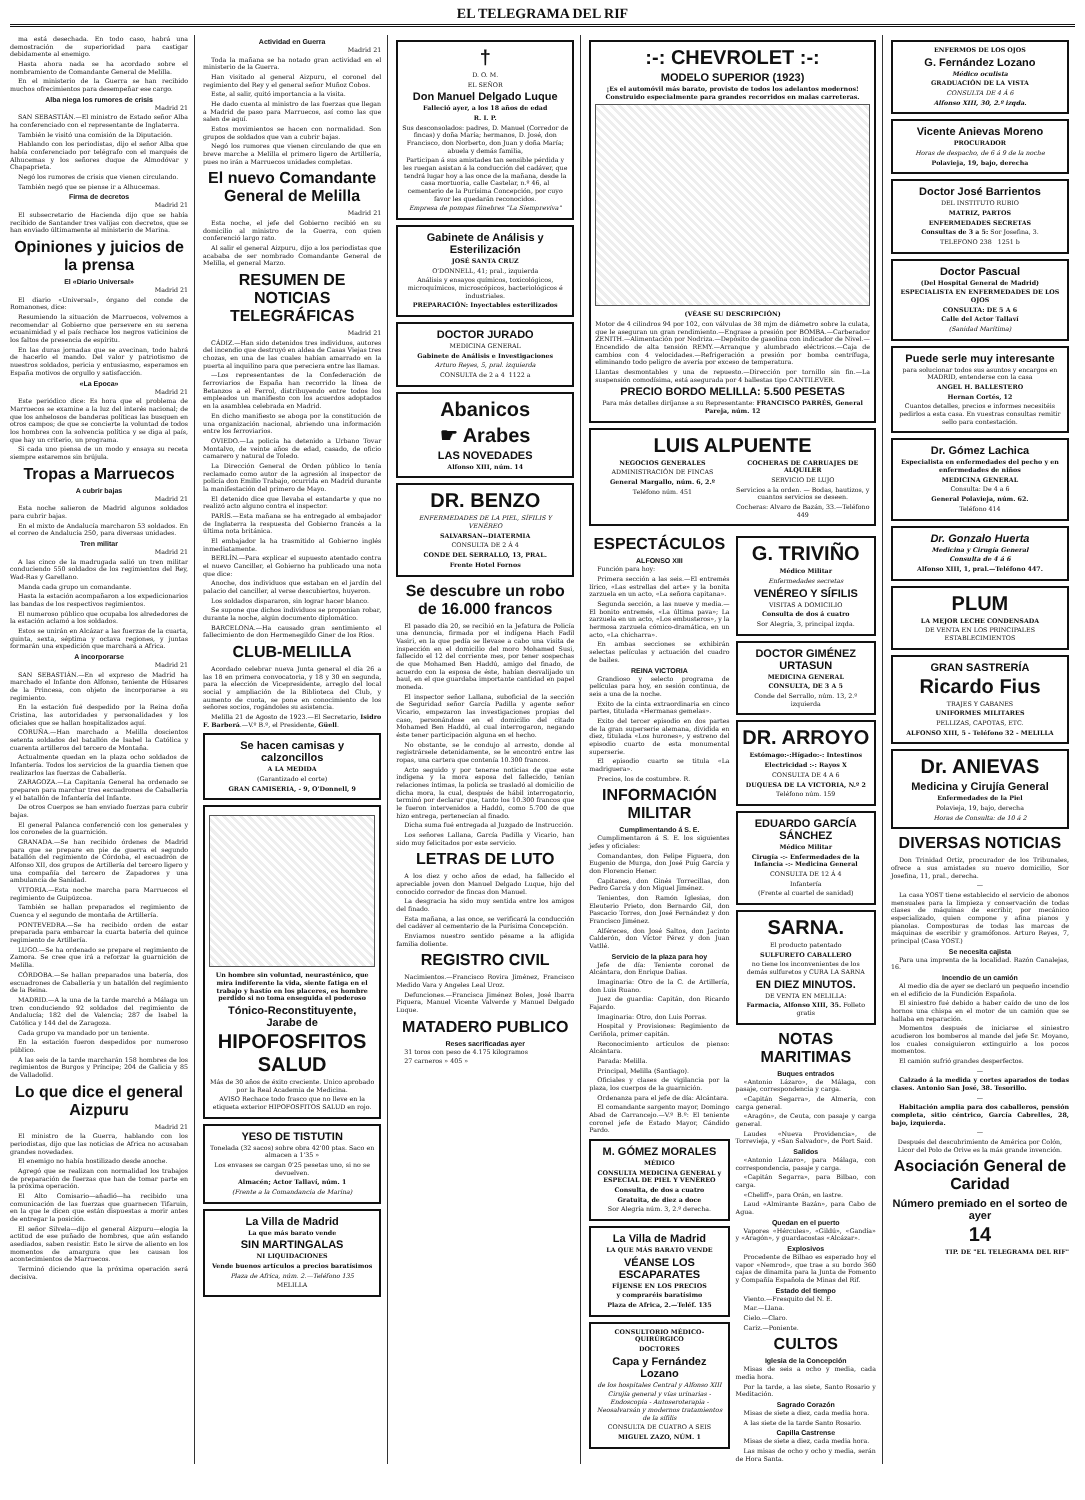EL TELEGRAMA DEL RIF
ma está desechada. En todo caso, habrá una demostración de superioridad para castigar debidamente al enemigo.
Hasta ahora nada se ha acordado sobre el nombramiento de Comandante General de Melilla.
En el ministerio de la Guerra se han recibido muchos ofrecimientos para desempeñar ese cargo.
Alba niega los rumores de crisis
Madrid 21
SAN SEBASTIÁN.—El ministro de Estado señor Alba ha conferenciado con el representante de Inglaterra.
También le visitó una comisión de la Diputación.
Hablando con los periodistas, dijo el señor Alba que había conferenciado por telégrafo con el marqués de Alhucemas y los señores duque de Almodóvar y Chapaprieta.
Negó los rumores de crisis que vienen circulando.
También negó que se piense ir a Alhucemas.
Firma de decretos
Madrid 21
El subsecretario de Hacienda dijo que se había recibido de Santander tres valijas con decretos, que se han enviado últimamente al ministerio de Marina.
Opiniones y juicios de la prensa
El «Diario Universal»
Madrid 21
El diario «Universal», órgano del conde de Romanones, dice:
Resumiendo la situación de Marruecos, volvemos a recomendar al Gobierno que persevere en su serena ecuanimidad y el país rechace los negros vaticinios de los faltos de presencia de espíritu.
En las duras jornadas que se avecinan, todo habrá de hacerlo el mando. Del valor y patriotismo de nuestros soldados, pericia y entusiasmo, esperamos en España motivos de orgullo y satisfacción.
«La Epoca»
Madrid 21
Este periódico dice: Es hora que el problema de Marruecos se examine a la luz del interés nacional; de que los anhelosos de banderas políticas las busquen en otros campos; de que se concierte la voluntad de todos los hombres con la solvencia política y se diga al país, que hay un criterio, un programa.
Si cada uno piensa de un modo y ensaya su receta siempre estaremos sin brújula.
Tropas a Marruecos
A cubrir bajas
Madrid 21
Esta noche salieron de Madrid algunos soldados para cubrir bajas.
En el mixto de Andalucía marcharon 53 soldados. En el correo de Andalucía 250, para diversas unidades.
Tren militar
Madrid 21
A las cinco de la madrugada salió un tren militar conduciendo 550 soldados de los regimientos del Rey, Wad-Ras y Garellano.
Manda cada grupo un comandante.
Hasta la estación acompañaron a los expedicionarios las bandas de los respectivos regimientos.
El numeroso público que ocupaba los alrededores de la estación aclamó a los soldados.
Estos se unirán en Alcázar a las fuerzas de la cuarta, quinta, sexta, séptima y octava regiones, y juntas formarán una expedición que marchará a Africa.
A incorporarse
Madrid 21
SAN SEBASTIÁN.—En el expreso de Madrid ha marchado el Infante don Alfonso, teniente de Húsares de la Princesa, con objeto de incorporarse a su regimiento.
En la estación fué despedido por la Reina doña Cristina, las autoridades y personalidades y los oficiales que se hallan hospitalizados aquí.
CORUÑA.—Han marchado a Melilla doscientos setenta soldados del batallón de Isabel la Católica y cuarenta artilleros del tercero de Montaña.
Actualmente quedan en la plaza ocho soldados de Infantería. Todos los servicios de la guardia tienen que realizarlos las fuerzas de Caballería.
ZARAGOZA.—La Capitanía General ha ordenado se preparen para marchar tres escuadrones de Caballería y el batallón de Infantería del Infante.
De otros Cuerpos se han enviado fuerzas para cubrir bajas.
El general Palanca conferenció con los generales y los coroneles de la guarnición.
GRANADA.—Se han recibido órdenes de Madrid para que se prepare en pie de guerra el segundo batallón del regimiento de Córdoba, el escuadrón de Alfonso XII, dos grupos de Artillería del tercero ligero y una compañía del tercero de Zapadores y una ambulancia de Sanidad.
VITORIA.—Esta noche marcha para Marruecos el regimiento de Guipúzcoa.
También se hallan preparados el regimiento de Cuenca y el segundo de montaña de Artillería.
PONTEVEDRA.—Se ha recibido orden de estar preparada para embarcar la cuarta batería del quince regimiento de Artillería.
LUGO.—Se ha ordenado se prepare el regimiento de Zamora. Se cree que irá a reforzar la guarnición de Melilla.
CÓRDOBA.—Se hallan preparados una batería, dos escuadrones de Caballería y un batallón del regimiento de la Reina.
MADRID.—A la una de la tarde marchó a Málaga un tren conduciendo 92 soldados del regimiento de Andalucía; 182 del de Valencia; 287 de Isabel la Católica y 144 del de Zaragoza.
Cada grupo va mandado por un teniente.
En la estación fueron despedidos por numeroso público.
A las seis de la tarde marcharán 158 hombres de los regimientos de Burgos y Príncipe; 204 de Galicia y 85 de Valladolid.
Lo que dice el general Aizpuru
Madrid 21
El ministro de la Guerra, hablando con los periodistas, dijo que las noticias de Africa no acusaban grandes novedades.
El enemigo no había hostilizado desde anoche.
Agregó que se realizan con normalidad los trabajos de preparación de fuerzas que han de tomar parte en la próxima operación.
El Alto Comisario—añadió—ha recibido una comunicación de las fuerzas que guarnecen Tifaruin, en la que le dicen que están dispuestas a morir antes de entregar la posición.
El señor Silvela—dijo el general Aizpuru—elogia la actitud de ese puñado de hombres, que aún estando asediados, saben resistir. Esto le sirve de aliento en los momentos de amargura que les causan los acontecimientos de Marruecos.
Terminó diciendo que la próxima operación será decisiva.
Actividad en Guerra
Madrid 21
Toda la mañana se ha notado gran actividad en el ministerio de la Guerra.
Han visitado al general Aizpuru, el coronel del regimiento del Rey y el general señor Muñoz Cobos.
Este, al salir, quitó importancia a la visita.
He dado cuenta al ministro de las fuerzas que llegan a Madrid de paso para Marruecos, así como las que salen de aquí.
Estos movimientos se hacen con normalidad. Son grupos de soldados que van a cubrir bajas.
Negó los rumores que vienen circulando de que en breve marche a Melilla el primero ligero de Artillería, pues no irán a Marruecos unidades completas.
El nuevo Comandante General de Melilla
Madrid 21
Esta noche, el jefe del Gobierno recibió en su domicilio al ministro de la Guerra, con quien conferenció largo rato.
Al salir el general Aizpuru, dijo a los periodistas que acababa de ser nombrado Comandante General de Melilla, el general Marzo.
RESUMEN DE NOTICIAS TELEGRÁFICAS
Madrid 21
CÁDIZ.—Han sido detenidos tres individuos, autores del incendio que destruyó en aldea de Casas Viejas tres chozas, en una de las cuales habían amarrado en la puerta al inquilino para que pereciera entre las llamas.
—Los representantes de la Confederación de ferroviarios de España han recorrido la línea de Betanzos a el Ferrol, distribuyendo entre todos los empleados un manifiesto con los acuerdos adoptados en la asamblea celebrada en Madrid.
En dicho manifiesto se aboga por la constitución de una organización nacional, abriendo una información entre los ferroviarios.
OVIEDO.—La policía ha detenido a Urbano Tovar Montalvo, de veinte años de edad, casado, de oficio camarero y natural de Toledo.
La Dirección General de Orden público lo tenía reclamado como autor de la agresión al inspector de policía don Emilio Trabajo, ocurrida en Madrid durante la manifestación del primero de Mayo.
El detenido dice que llevaba el estandarte y que no realizó acto alguno contra el inspector.
PARÍS.—Esta mañana se ha entregado al embajador de Inglaterra la respuesta del Gobierno francés a la última nota británica.
El embajador la ha trasmitido al Gobierno inglés inmediatamente.
BERLÍN.—Para explicar el supuesto atentado contra el nuevo Canciller, el Gobierno ha publicado una nota que dice:
Anoche, dos individuos que estaban en el jardín del palacio del canciller, al verse descubiertos, huyeron.
Los soldados dispararon, sin lograr hacer blanco.
Se supone que dichos individuos se proponían robar, durante la noche, algún documento diplomático.
BARCELONA.—Ha causado gran sentimiento el fallecimiento de don Hermenegildo Giner de los Ríos.
CLUB-MELILLA
Acordado celebrar nueva Junta general el día 26 a las 18 en primera convocatoria, y 18 y 30 en segunda, para la elección de Vicepresidente, arreglo del local social y ampliación de la Biblioteca del Club, y aumento de cuota, se pone en conocimiento de los señores socios, rogándoles su asistencia.
Melilla 21 de Agosto de 1923.—El Secretario, Isidro F. Barberá.—V.º B.º, el Presidente, Güell.
Se hacen camisas y calzoncillos
A LA MEDIDA
(Garantizado el corte)
GRAN CAMISERIA, - 9, O'Donnell, 9
Un hombre sin voluntad, neurasténico, que mira indiferente la vida, siente fatiga en el trabajo y hastío en los placeres, es hombre perdido si no toma enseguida el poderoso
Tónico-Reconstituyente, Jarabe de
HIPOFOSFITOS SALUD
Más de 30 años de éxito creciente. Unico aprobado por la Real Academia de Medicina.
AVISO Rechace todo frasco que no lleve en la etiqueta exterior HIPOFOSFITOS SALUD en rojo.
YESO DE TISTUTIN
Tonelada (32 sacos) sobre obra 42'00 ptas. Saco en almacen a 1'35 »
Los envases se cargan 0'25 pesetas uno, si no se devuelven.
Almacén; Actor Tallaví, núm. 1
(Frente a la Comandancia de Marina)
La Villa de Madrid
La que más barato vende
SIN MARTINGALAS
NI LIQUIDACIONES
Vende buenos artículos a precios baratísimos
Plaza de Africa, núm. 2.—Teléfono 135
MELILLA
†
D. O. M.
EL SEÑOR
Don Manuel Delgado Luque
Falleció ayer, a los 18 años de edad
R. I. P.
Sus desconsolados: padres, D. Manuel (Corredor de fincas) y doña María; hermanos, D. José, don Francisco, don Norberto, don Juan y doña María; abuela y demás familia,
Participan á sus amistades tan sensible pérdida y les ruegan asistan á la conducción del cadáver, que tendrá lugar hoy a las once de la mañana, desde la casa mortuoria, calle Castelar, n.º 46, al cementerio de la Purísima Concepción, por cuyo favor les quedarán reconocidos.
Empresa de pompas fúnebres "La Siempreviva"
Gabinete de Análisis y Esterilización
JOSÉ SANTA CRUZ
O'DONNELL, 41; pral., izquierda
Análisis y ensayos químicos, toxicológicos, microquímicos, microscópicos, bacteriológicos é industriales.
PREPARACIÓN: Inyectables esterilizados
DOCTOR JURADO
MEDICINA GENERAL
Gabinete de Análisis e Investigaciones
Arturo Reyes, 5, pral. izquierda
CONSULTA de 2 a 4 1122 a
Abanicos
☛ Arabes
LAS NOVEDADES
Alfonso XIII, núm. 14
DR. BENZO
ENFERMEDADES DE LA PIEL, SÍFILIS Y VENÉREO
SALVARSAN--DIATERMIA
CONSULTA DE 2 Á 4
CONDE DEL SERRALLO, 13, PRAL.
Frente Hotel Fornos
Se descubre un robo de 16.000 francos
El pasado día 20, se recibió en la Jefatura de Policía una denuncia, firmada por el indígena Hach Fadil Vasiri, en la que pedía se llevase a cabo una visita de inspección en el domicilio del moro Mohamed Susi, fallecido el 12 del corriente mes, por tener sospechas de que Mohamed Ben Haddú, amigo del finado, de acuerdo con la esposa de éste, habían desvalijado un baul, en el que guardaba importante cantidad en papel moneda.
El inspector señor Lallana, suboficial de la sección de Seguridad señor García Padilla y agente señor Vicario, empezaron las investigaciones propias del caso, personándose en el domicilio del citado Mohamed Ben Haddú, al cual interrogaron, negando éste tener participación alguna en el hecho.
No obstante, se le condujo al arresto, donde al registrársele detenidamente, se le encontró entre las ropas, una cartera que contenía 10.300 francos.
Acto seguido y por tenerse noticias de que este indígena y la mora esposa del fallecido, tenían relaciones íntimas, la policía se trasladó al domicilio de dicha mora, la cual, después de hábil interrogatorio, terminó por declarar que, tanto los 10.300 francos que le fueron intervenidos a Haddú, como 5.700 de que hizo entrega, pertenecían al finado.
Dicha suma fué entregada al Juzgado de Instrucción.
Los señores Lallana, García Padilla y Vicario, han sido muy felicitados por este servicio.
LETRAS DE LUTO
A los diez y ocho años de edad, ha fallecido el apreciable joven don Manuel Delgado Luque, hijo del conocido corredor de fincas don Manuel.
La desgracia ha sido muy sentida entre los amigos del finado.
Esta mañana, a las once, se verificará la conducción del cadáver al cementerio de la Purísima Concepción.
Enviamos nuestro sentido pésame a la afligida familia doliente.
REGISTRO CIVIL
Nacimientos.—Francisco Rovira Jiménez, Francisco Medido Vara y Angeles Leal Uroz.
Defunciones.—Francisca Jiménez Boles, José Ibarra Piquera, Manuel Vicente Valverde y Manuel Delgado Luque.
MATADERO PUBLICO
Reses sacrificadas ayer
31 toros con peso de 4.175 kilogramos
27 carneros » 405 »
:-: CHEVROLET :-:
MODELO SUPERIOR (1923)
¡Es el automóvil más barato, provisto de todos los adelantos modernos! Construido especialmente para grandes recorridos en malas carreteras.
(VÉASE SU DESCRIPCIÓN)
Motor de 4 cilindros 94 por 102, con válvulas de 38 mjm de diámetro sobre la culata, que le aseguran un gran rendimiento.—Engrase a presión por BOMBA.—Carberador ZENITH.—Alimentación por Nodriza.—Depósito de gasolina con indicador de Nivel.—Encendido de alta tensión REMY.—Arranque y alumbrado eléctricos.—Caja de cambios con 4 velocidades.—Refrigeración a presión por bomba centrífuga, eliminando todo peligro de avería por exceso de temperatura.
Llantas desmontables y una de repuesto.—Dirección por tornillo sin fin.—La suspensión comodísima, está asegurada por 4 ballestas tipo CANTILEVER.
PRECIO BORDO MELILLA: 5.500 PESETAS
Para más detalles diríjanse a su Representante: FRANCISCO PARRÉS, General Pareja, núm. 12
LUIS ALPUENTE
NEGOCIOS GENERALES
ADMINISTRACIÓN DE FINCAS
General Margallo, núm. 6, 2.º
Teléfono núm. 451
COCHERAS DE CARRUAJES DE ALQUILER
SERVICIO DE LUJO
Servicios a la orden. — Bodas, bautizos, y cuantos servicios se deseen.
Cocheras: Alvaro de Bazán, 33.—Teléfono 449
ESPECTÁCULOS
ALFONSO XIII
Función para hoy:
Primera sección a las seis.—El entremés lírico, «Las estrellas del arte» y la bonita zarzuela en un acto, «La señora capitana».
Segunda sección, a las nueve y media.—El bonito entremés, «La última pava»; La zarzuela en un acto, «Los embusteros», y la hermosa zarzuela cómico-dramática, en un acto, «La chicharra».
En ambas secciones se exhibirán selectas películas y actuación del cuadro de bailes.
REINA VICTORIA
Grandioso y selecto programa de películas para hoy, en sesión continua, de seis a una de la noche.
Exito de la cinta extraordinaria en cinco partes, titulada «Hermanas gemelas».
Exito del tercer episodio en dos partes de la gran superserie alemana, dividida en diez, titulada «Los hurones», y estreno del episodio cuarto de esta monumental superserie.
El episodio cuarto se titula «La madriguera».
Precios, los de costumbre. R.
INFORMACIÓN MILITAR
Cumplimentando á S. E.
Cumplimentaron á S. E. los siguientes jefes y oficiales:
Comandantes, don Felipe Figuera, don Eugenio de Murga, don José Puig García y don Florencio Hener.
Capitanes, don Ginés Torrecillas, don Pedro García y don Miguel Jiménez.
Tenientes, don Ramón Iglesias, don Eleuterio Prieto, don Bernardo Gil, don Pascacio Torres, don José Fernández y don Francisco Jiménez.
Alféreces, don José Saltos, don Jacinto Calderón, don Víctor Pérez y don Juan Vatllé.
Servicio de la plaza para hoy
Jefe de día: Teniente coronel de Alcántara, don Enrique Dalias.
Imaginaria: Otro de la C. de Artillería, don Luis Ruano.
Juez de guardia: Capitán, don Ricardo Fajardo.
Imaginaria: Otro, don Luis Porras.
Hospital y Provisiones: Regimiento de Ceriñola, primer capitán.
Reconocimiento artículos de pienso: Alcántara.
Parada: Melilla.
Principal, Melilla (Santiago).
Oficiales y clases de vigilancia por la plaza, los cuerpos de la guarnición.
Ordenanza para el jefe de día: Alcántara.
El comandante sargento mayor, Domingo Abad de Carrancejo.—V.º B.º: El teniente coronel jefe de Estado Mayor, Cándido Pardo.
M. GÓMEZ MORALES
MÉDICO
CONSULTA MEDICINA GENERAL y ESPECIAL DE PIEL Y VENÉREO
Consulta, de dos a cuatro
Gratuita, de diez a doce
Sor Alegría núm. 3, 2.º derecha.
La Villa de Madrid
LA QUE MÁS BARATO VENDE
VÉANSE LOS ESCAPARATES
FÍJENSE EN LOS PRECIOS
y compraréis baratísimo
Plaza de Africa, 2.—Teléf. 135
CONSULTORIO MÉDICO-QUIRÚRGICO
DOCTORES
Capa y Fernández Lozano
de los hospitales Central y Alfonso XIII
Cirujía general y vías urinarias - Endoscopia - Autoseroterapia - Neosalvarsán y modernos tratamientos de la sífilis
CONSULTA DE CUATRO A SEIS
MIGUEL ZAZO, NÚM. 1
G. TRIVIÑO
Médico Militar
Enfermedades secretas
VENÉREO Y SÍFILIS
VISITAS A DOMICILIO
Consulta de dos á cuatro
Sor Alegría, 3, principal izqda.
DOCTOR GIMÉNEZ URTASUN
MEDICINA GENERAL
CONSULTA, DE 3 A 5
Conde del Serrallo, núm. 13, 2.º izquierda
DR. ARROYO
Estómago:-:Hígado:-: Intestinos
Electricidad :-: Rayos X
CONSULTA DE 4 A 6
DUQUESA DE LA VICTORIA, N.º 2
Teléfono núm. 159
EDUARDO GARCÍA SÁNCHEZ
Médico Militar
Cirugía -:- Enfermedades de la Infancia -:- Medicina General
CONSULTA DE 12 Á 4
Infantería
(Frente al cuartel de sanidad)
SARNA.
El producto patentado
SULFURETO CABALLERO
no tiene los inconvenientes de los demás sulfuretos y CURA LA SARNA
EN DIEZ MINUTOS.
DE VENTA EN MELILLA:
Farmacia, Alfonso XIII, 35. Folleto gratis
NOTAS MARITIMAS
Buques entrados
«Antonio Lázaro», de Málaga, con pasaje, correspondencia y carga.
«Capitán Segarra», de Almería, con carga general.
«Aragón», de Ceuta, con pasaje y carga general.
Laudes «Nueva Providencia», de Torrevieja, y «San Salvador», de Port Said.
Salidos
«Antonio Lázaro», para Málaga, con correspondencia, pasaje y carga.
«Capitán Segarra», para Bilbao, con carga.
«Cheliff», para Orán, en lastre.
Laud «Almirante Bazán», para Cabo de Agua.
Quedan en el puerto
Vapores «Hércules», «Gildú», «Gandía» y «Aragón», y guardacostas «Alcázar».
Explosivos
Procedente de Bilbao es esperado hoy el vapor «Nemrod», que trae a su bordo 360 cajas de dinamita para la Junta de Fomento y Compañía Española de Minas del Rif.
Estado del tiempo
Viento.—Fresquito del N. E.
Mar.—Llana.
Cielo.—Claro.
Cariz.—Poniente.
CULTOS
Iglesia de la Concepción
Misas de seis a ocho y media, cada media hora.
Por la tarde, a las siete, Santo Rosario y Meditación.
Sagrado Corazón
Misas de siete a diez, cada media hora.
A las siete de la tarde Santo Rosario.
Capilla Castrense
Misas de siete a diez, cada media hora.
Las misas de ocho y ocho y media, serán de Hora Santa.
ENFERMOS DE LOS OJOS
G. Fernández Lozano
Médico oculista
GRADUACIÓN DE LA VISTA
CONSULTA DE 4 Á 6
Alfonso XIII, 30, 2.º izqda.
Vicente Anievas Moreno
PROCURADOR
Horas de despacho, de 6 á 9 de la noche
Polavieja, 19, bajo, derecha
Doctor José Barrientos
DEL INSTITUTO RUBIO
MATRIZ, PARTOS
ENFERMEDADES SECRETAS
Consultas de 3 a 5: Sor Josefina, 3.
TELEFONO 238 1251 b
Doctor Pascual
(Del Hospital General de Madrid)
ESPECIALISTA EN ENFERMEDADES DE LOS OJOS
CONSULTA: DE 5 A 6
Calle del Actor Tallaví
(Sanidad Marítima)
Puede serle muy interesante
para solucionar todos sus asuntos y encargos en MADRID, entenderse con la casa
ANGEL H. BALLESTERO
Hernan Cortés, 12
Cuantos detalles, precios e informes necesitéis pedirlos a esta casa. En vuestras consultas remitir sello para contestación.
Dr. Gómez Lachica
Especialista en enfermedades del pecho y en enfermedades de niños
MEDICINA GENERAL
Consulta: De 4 a 6
General Polavieja, núm. 62.
Teléfono 414
Dr. Gonzalo Huerta
Medicina y Cirugía General
Consulta de 4 á 6
Alfonso XIII, 1, pral.—Teléfono 447.
PLUM
LA MEJOR LECHE CONDENSADA
DE VENTA EN LOS PRINCIPALES ESTABLECIMIENTOS
GRAN SASTRERÍA
Ricardo Fius
TRAJES Y GABANES
UNIFORMES MILITARES
PELLIZAS, CAPOTAS, ETC.
ALFONSO XIII, 5 - Teléfono 32 - MELILLA
Dr. ANIEVAS
Medicina y Cirujía General
Enfermedades de la Piel
Polavieja, 19, bajo, derecha
Horas de Consulta: de 10 á 2
DIVERSAS NOTICIAS
Don Trinidad Ortiz, procurador de los Tribunales, ofrece a sus amistades su nuevo domicilio, Sor Josefina, 11, pral., derecha.
—
La casa YOST tiene establecido el servicio de abonos mensuales para la limpieza y conservación de todas clases de máquinas de escribir, por mecánico especializado, quien compone y afina pianos y pianolas. Composturas de todas las marcas de máquinas de escribir y gramófonos. Arturo Reyes, 7, principal (Casa YOST.)
Se necesita cajista
Para una imprenta de la localidad. Razón Canalejas, 16.
Incendio de un camión
Al medio día de ayer se declaró un pequeño incendio en el edificio de la Fundición Española.
El siniestro fué debido a haber caído de uno de los hornos una chispa en el motor de un camión que se hallaba en reparación.
Momentos después de iniciarse el siniestro acudieron los bomberos al mande del jefe Sr. Moyano, los cuales consiguieron extinguirlo a los pocos momentos.
El camión sufrió grandes desperfectos.
—
Calzado á la medida y cortes aparados de todas clases. Antonio San José, 38. Tesorillo.
—
Habitación amplia para dos caballeros, pensión completa, sitio céntrico, García Cabrelles, 28, bajo, izquierda.
—
Después del descubrimiento de América por Colón, Licor del Polo de Orive es la más grande invención.
Asociación General de Caridad
Número premiado en el sorteo de ayer
14
TIP. DE "EL TELEGRAMA DEL RIF"